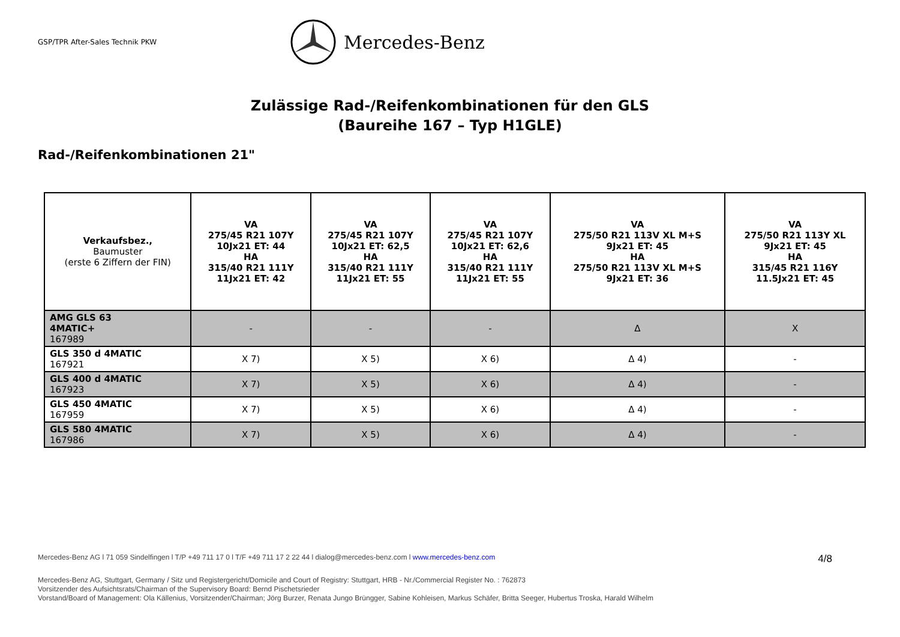GSP/TPR After-Sales Technik PKW
Mercedes-Benz
Zulässige Rad-/Reifenkombinationen für den GLS
(Baureihe 167 – Typ H1GLE)
Rad-/Reifenkombinationen 21"
| Verkaufsbez., Baumuster (erste 6 Ziffern der FIN) | VA 275/45 R21 107Y 10Jx21 ET: 44 HA 315/40 R21 111Y 11Jx21 ET: 42 | VA 275/45 R21 107Y 10Jx21 ET: 62,5 HA 315/40 R21 111Y 11Jx21 ET: 55 | VA 275/45 R21 107Y 10Jx21 ET: 62,6 HA 315/40 R21 111Y 11Jx21 ET: 55 | VA 275/50 R21 113V XL M+S 9Jx21 ET: 45 HA 275/50 R21 113V XL M+S 9Jx21 ET: 36 | VA 275/50 R21 113Y XL 9Jx21 ET: 45 HA 315/45 R21 116Y 11.5Jx21 ET: 45 |
| --- | --- | --- | --- | --- | --- |
| AMG GLS 63 4MATIC+ 167989 | - | - | - | Δ | X |
| GLS 350 d 4MATIC 167921 | X 7) | X 5) | X 6) | Δ 4) | - |
| GLS 400 d 4MATIC 167923 | X 7) | X 5) | X 6) | Δ 4) | - |
| GLS 450 4MATIC 167959 | X 7) | X 5) | X 6) | Δ 4) | - |
| GLS 580 4MATIC 167986 | X 7) | X 5) | X 6) | Δ 4) | - |
Mercedes-Benz AG l 71 059 Sindelfingen l T/P +49 711 17 0 l T/F +49 711 17 2 22 44 l dialog@mercedes-benz.com l www.mercedes-benz.com 4/8
Mercedes-Benz AG, Stuttgart, Germany / Sitz und Registergericht/Domicile and Court of Registry: Stuttgart, HRB - Nr./Commercial Register No. : 762873
Vorsitzender des Aufsichtsrats/Chairman of the Supervisory Board: Bernd Pischetsrieder
Vorstand/Board of Management: Ola Källenius, Vorsitzender/Chairman; Jörg Burzer, Renata Jungo Brüngger, Sabine Kohleisen, Markus Schäfer, Britta Seeger, Hubertus Troska, Harald Wilhelm